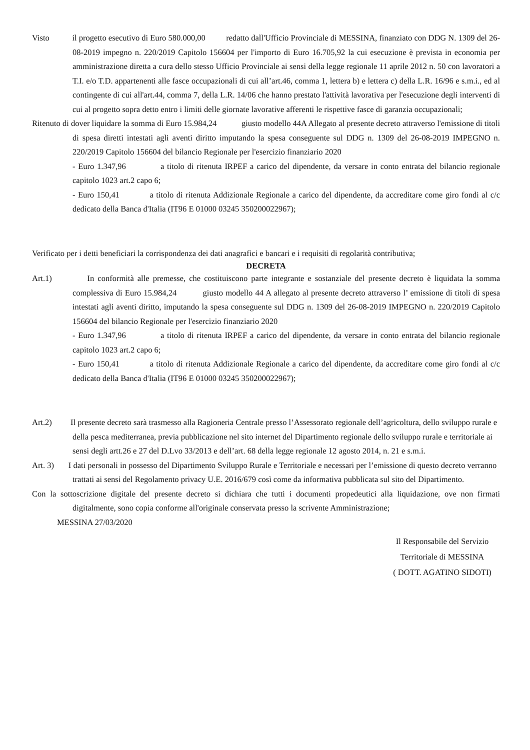Visto il progetto esecutivo di Euro 580.000,00 redatto dall'Ufficio Provinciale di MESSINA, finanziato con DDG N. 1309 del 26-08-2019 impegno n. 220/2019 Capitolo 156604 per l'importo di Euro 16.705,92 la cui esecuzione è prevista in economia per amministrazione diretta a cura dello stesso Ufficio Provinciale ai sensi della legge regionale 11 aprile 2012 n. 50 con lavoratori a T.I. e/o T.D. appartenenti alle fasce occupazionali di cui all’art.46, comma 1, lettera b) e lettera c) della L.R. 16/96 e s.m.i., ed al contingente di cui all'art.44, comma 7, della L.R. 14/06 che hanno prestato l'attività lavorativa per l'esecuzione degli interventi di cui al progetto sopra detto entro i limiti delle giornate lavorative afferenti le rispettive fasce di garanzia occupazionali;
Ritenuto di dover liquidare la somma di Euro 15.984,24 giusto modello 44A Allegato al presente decreto attraverso l'emissione di titoli di spesa diretti intestati agli aventi diritto imputando la spesa conseguente sul DDG n. 1309 del 26-08-2019 IMPEGNO n. 220/2019 Capitolo 156604 del bilancio Regionale per l'esercizio finanziario 2020
- Euro 1.347,96 a titolo di ritenuta IRPEF a carico del dipendente, da versare in conto entrata del bilancio regionale capitolo 1023 art.2 capo 6;
- Euro 150,41 a titolo di ritenuta Addizionale Regionale a carico del dipendente, da accreditare come giro fondi al c/c dedicato della Banca d'Italia (IT96 E 01000 03245 350200022967);
Verificato per i detti beneficiari la corrispondenza dei dati anagrafici e bancari e i requisiti di regolarità contributiva;
DECRETA
Art.1) In conformità alle premesse, che costituiscono parte integrante e sostanziale del presente decreto è liquidata la somma complessiva di Euro 15.984,24 giusto modello 44 A allegato al presente decreto attraverso l’ emissione di titoli di spesa intestati agli aventi diritto, imputando la spesa conseguente sul DDG n. 1309 del 26-08-2019 IMPEGNO n. 220/2019 Capitolo 156604 del bilancio Regionale per l'esercizio finanziario 2020
- Euro 1.347,96 a titolo di ritenuta IRPEF a carico del dipendente, da versare in conto entrata del bilancio regionale capitolo 1023 art.2 capo 6;
- Euro 150,41 a titolo di ritenuta Addizionale Regionale a carico del dipendente, da accreditare come giro fondi al c/c dedicato della Banca d'Italia (IT96 E 01000 03245 350200022967);
Art.2) Il presente decreto sarà trasmesso alla Ragioneria Centrale presso l’Assessorato regionale dell’agricoltura, dello sviluppo rurale e della pesca mediterranea, previa pubblicazione nel sito internet del Dipartimento regionale dello sviluppo rurale e territoriale ai sensi degli artt.26 e 27 del D.Lvo 33/2013 e dell’art. 68 della legge regionale 12 agosto 2014, n. 21 e s.m.i.
Art. 3) I dati personali in possesso del Dipartimento Sviluppo Rurale e Territoriale e necessari per l’emissione di questo decreto verranno trattati ai sensi del Regolamento privacy U.E. 2016/679 così come da informativa pubblicata sul sito del Dipartimento.
Con la sottoscrizione digitale del presente decreto si dichiara che tutti i documenti propedeutici alla liquidazione, ove non firmati digitalmente, sono copia conforme all'originale conservata presso la scrivente Amministrazione;
MESSINA 27/03/2020
Il Responsabile del Servizio
Territoriale di MESSINA
( DOTT. AGATINO SIDOTI)